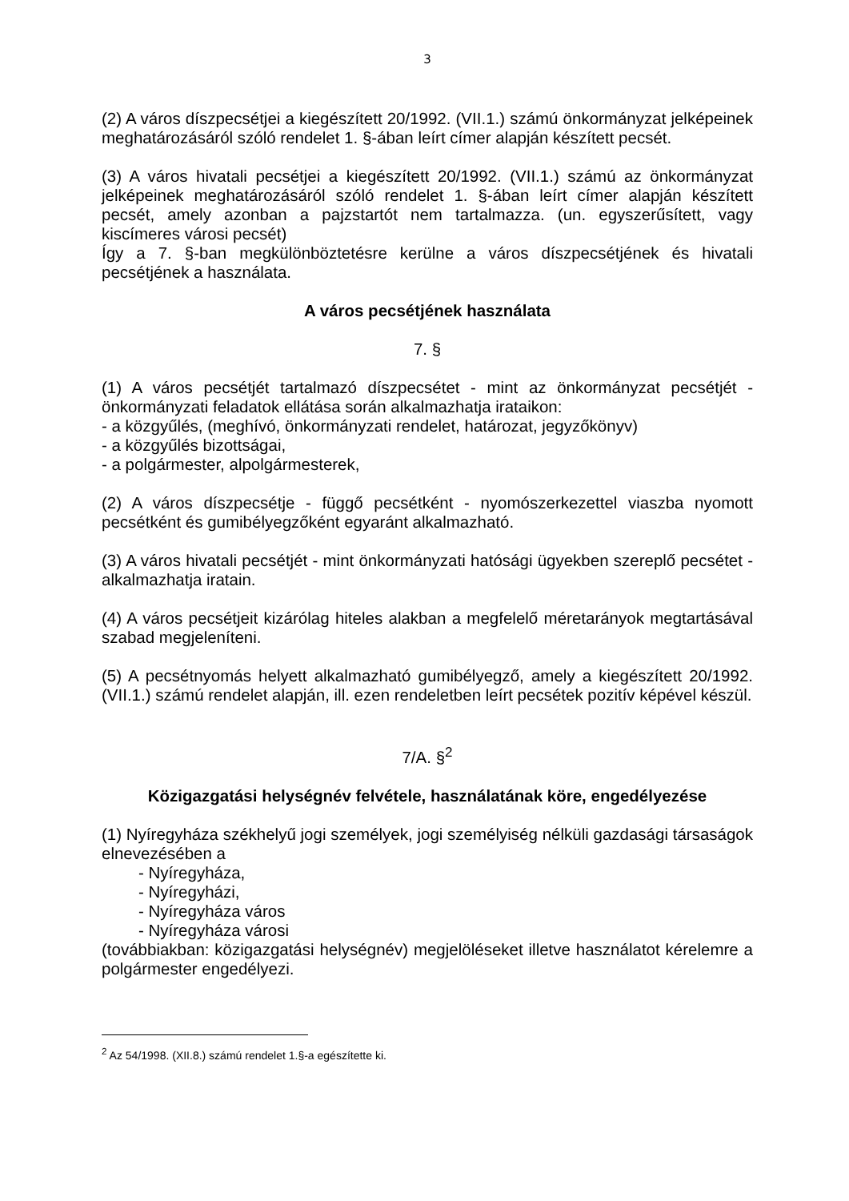3
(2) A város díszpecsétjei a kiegészített 20/1992. (VII.1.) számú önkormányzat jelképeinek meghatározásáról szóló rendelet 1. §-ában leírt címer alapján készített pecsét.
(3) A város hivatali pecsétjei a kiegészített 20/1992. (VII.1.) számú az önkormányzat jelképeinek meghatározásáról szóló rendelet 1. §-ában leírt címer alapján készített pecsét, amely azonban a pajzstartót nem tartalmazza. (un. egyszerűsített, vagy kiscímeres városi pecsét)
Így a 7. §-ban megkülönböztetésre kerülne a város díszpecsétjének és hivatali pecsétjének a használata.
A város pecsétjének használata
7. §
(1) A város pecsétjét tartalmazó díszpecsétet - mint az önkormányzat pecsétjét - önkormányzati feladatok ellátása során alkalmazhatja irataikon:
- a közgyűlés, (meghívó, önkormányzati rendelet, határozat, jegyzőkönyv)
- a közgyűlés bizottságai,
- a polgármester, alpolgármesterek,
(2) A város díszpecsétje - függő pecsétként - nyomószerkezettel viaszba nyomott pecsétként és gumibélyegzőként egyaránt alkalmazható.
(3) A város hivatali pecsétjét - mint önkormányzati hatósági ügyekben szereplő pecsétet - alkalmazhatja iratain.
(4) A város pecsétjeit kizárólag hiteles alakban a megfelelő méretarányok megtartásával szabad megjeleníteni.
(5) A pecsétnyomás helyett alkalmazható gumibélyegző, amely a kiegészített 20/1992. (VII.1.) számú rendelet alapján, ill. ezen rendeletben leírt pecsétek pozitív képével készül.
7/A. §<sup>2</sup>
Közigazgatási helységnév felvétele, használatának köre, engedélyezése
(1) Nyíregyháza székhelyű jogi személyek, jogi személyiség nélküli gazdasági társaságok elnevezésében a
- Nyíregyháza,
- Nyíregyházi,
- Nyíregyháza város
- Nyíregyháza városi
(továbbiakban: közigazgatási helységnév) megjelöléseket illetve használatot kérelemre a polgármester engedélyezi.
<sup>2</sup> Az 54/1998. (XII.8.) számú rendelet 1.§-a egészítette ki.